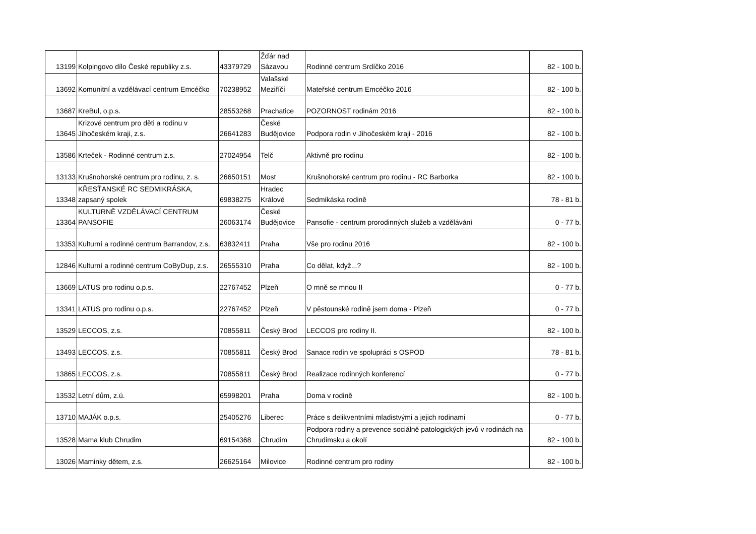| 13199 | Kolpingovo dílo České republiky z.s. | 43379729 | Žďár nad Sázavou | Rodinné centrum Srdíčko 2016 | 82 - 100 b. |
| 13692 | Komunitní a vzdělávací centrum Emcéčko | 70238952 | Valašské Meziříčí | Mateřské centrum Emcéčko 2016 | 82 - 100 b. |
| 13687 | KreBul, o.p.s. | 28553268 | Prachatice | POZORNOST rodinám 2016 | 82 - 100 b. |
| 13645 | Krizové centrum pro děti a rodinu v Jihočeském kraji, z.s. | 26641283 | České Budějovice | Podpora rodin v Jihočeském kraji - 2016 | 82 - 100 b. |
| 13586 | Krteček - Rodinné centrum z.s. | 27024954 | Telč | Aktivně pro rodinu | 82 - 100 b. |
| 13133 | Krušnohorské centrum pro rodinu, z. s. | 26650151 | Most | Krušnohorské centrum pro rodinu - RC Barborka | 82 - 100 b. |
| 13348 | KŘESŤANSKÉ RC SEDMIKRÁSKA, zapsaný spolek | 69838275 | Hradec Králové | Sedmikáska rodině | 78 - 81 b. |
| 13364 | KULTURNĚ VZDĚLÁVACÍ CENTRUM PANSOFIE | 26063174 | České Budějovice | Pansofie - centrum prorodinných služeb a vzdělávání | 0 - 77 b. |
| 13353 | Kulturní a rodinné centrum Barrandov, z.s. | 63832411 | Praha | Vše pro rodinu 2016 | 82 - 100 b. |
| 12846 | Kulturní a rodinné centrum CoByDup, z.s. | 26555310 | Praha | Co dělat, když...? | 82 - 100 b. |
| 13669 | LATUS pro rodinu o.p.s. | 22767452 | Plzeň | O mně se mnou II | 0 - 77 b. |
| 13341 | LATUS pro rodinu o.p.s. | 22767452 | Plzeň | V pěstounské rodině jsem doma - Plzeň | 0 - 77 b. |
| 13529 | LECCOS, z.s. | 70855811 | Český Brod | LECCOS pro rodiny II. | 82 - 100 b. |
| 13493 | LECCOS, z.s. | 70855811 | Český Brod | Sanace rodin ve spolupráci s OSPOD | 78 - 81 b. |
| 13865 | LECCOS, z.s. | 70855811 | Český Brod | Realizace rodinných konferencí | 0 - 77 b. |
| 13532 | Letní dům, z.ú. | 65998201 | Praha | Doma v rodině | 82 - 100 b. |
| 13710 | MAJÁK o.p.s. | 25405276 | Liberec | Práce s delikventními mladistvými a jejich rodinami | 0 - 77 b. |
| 13528 | Mama klub Chrudim | 69154368 | Chrudim | Podpora rodiny a prevence sociálně patologických jevů v rodinách na Chrudimsku a okolí | 82 - 100 b. |
| 13026 | Maminky dětem, z.s. | 26625164 | Milovice | Rodinné centrum pro rodiny | 82 - 100 b. |